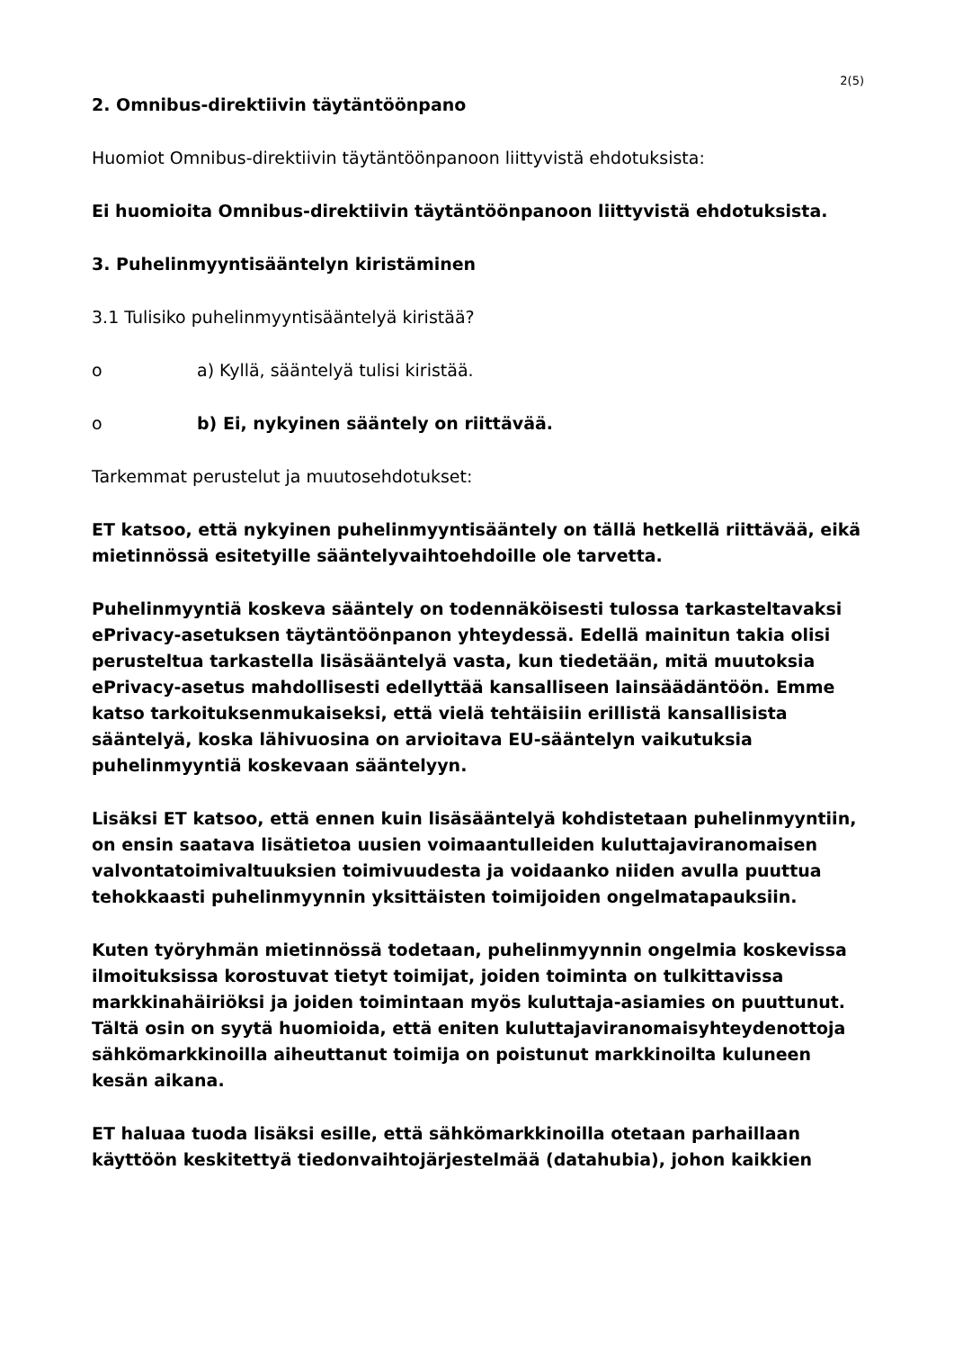2(5)
2. Omnibus-direktiivin täytäntöönpano
Huomiot Omnibus-direktiivin täytäntöönpanoon liittyvistä ehdotuksista:
Ei huomioita Omnibus-direktiivin täytäntöönpanoon liittyvistä ehdotuksista.
3. Puhelinmyyntisääntelyn kiristäminen
3.1 Tulisiko puhelinmyyntisääntelyä kiristää?
o a) Kyllä, sääntelyä tulisi kiristää.
o b) Ei, nykyinen sääntely on riittävää.
Tarkemmat perustelut ja muutosehdotukset:
ET katsoo, että nykyinen puhelinmyyntisääntely on tällä hetkellä riittävää, eikä mietinnössä esitetyille sääntelyvaihtoehdoille ole tarvetta.
Puhelinmyyntiä koskeva sääntely on todennäköisesti tulossa tarkasteltavaksi ePrivacy-asetuksen täytäntöönpanon yhteydessä. Edellä mainitun takia olisi perusteltua tarkastella lisäsääntelyä vasta, kun tiedetään, mitä muutoksia ePrivacy-asetus mahdollisesti edellyttää kansalliseen lainsäädäntöön. Emme katso tarkoituksenmukaiseksi, että vielä tehtäisiin erillistä kansallisista sääntelyä, koska lähivuosina on arvioitava EU-sääntelyn vaikutuksia puhelinmyyntiä koskevaan sääntelyyn.
Lisäksi ET katsoo, että ennen kuin lisäsääntelyä kohdistetaan puhelinmyyntiin, on ensin saatava lisätietoa uusien voimaantulleiden kuluttajaviranomaisen valvontatoimivaltuuksien toimivuudesta ja voidaanko niiden avulla puuttua tehokkaasti puhelinmyynnin yksittäisten toimijoiden ongelmatapauksiin.
Kuten työryhmän mietinnössä todetaan, puhelinmyynnin ongelmia koskevissa ilmoituksissa korostuvat tietyt toimijat, joiden toiminta on tulkittavissa markkinahäiriöksi ja joiden toimintaan myös kuluttaja-asiamies on puuttunut. Tältä osin on syytä huomioida, että eniten kuluttajaviranomaisyhteydenottoja sähkömarkkinoilla aiheuttanut toimija on poistunut markkinoilta kuluneen kesän aikana.
ET haluaa tuoda lisäksi esille, että sähkömarkkinoilla otetaan parhaillaan käyttöön keskitettyä tiedonvaihtojärjestelmää (datahubia), johon kaikkien